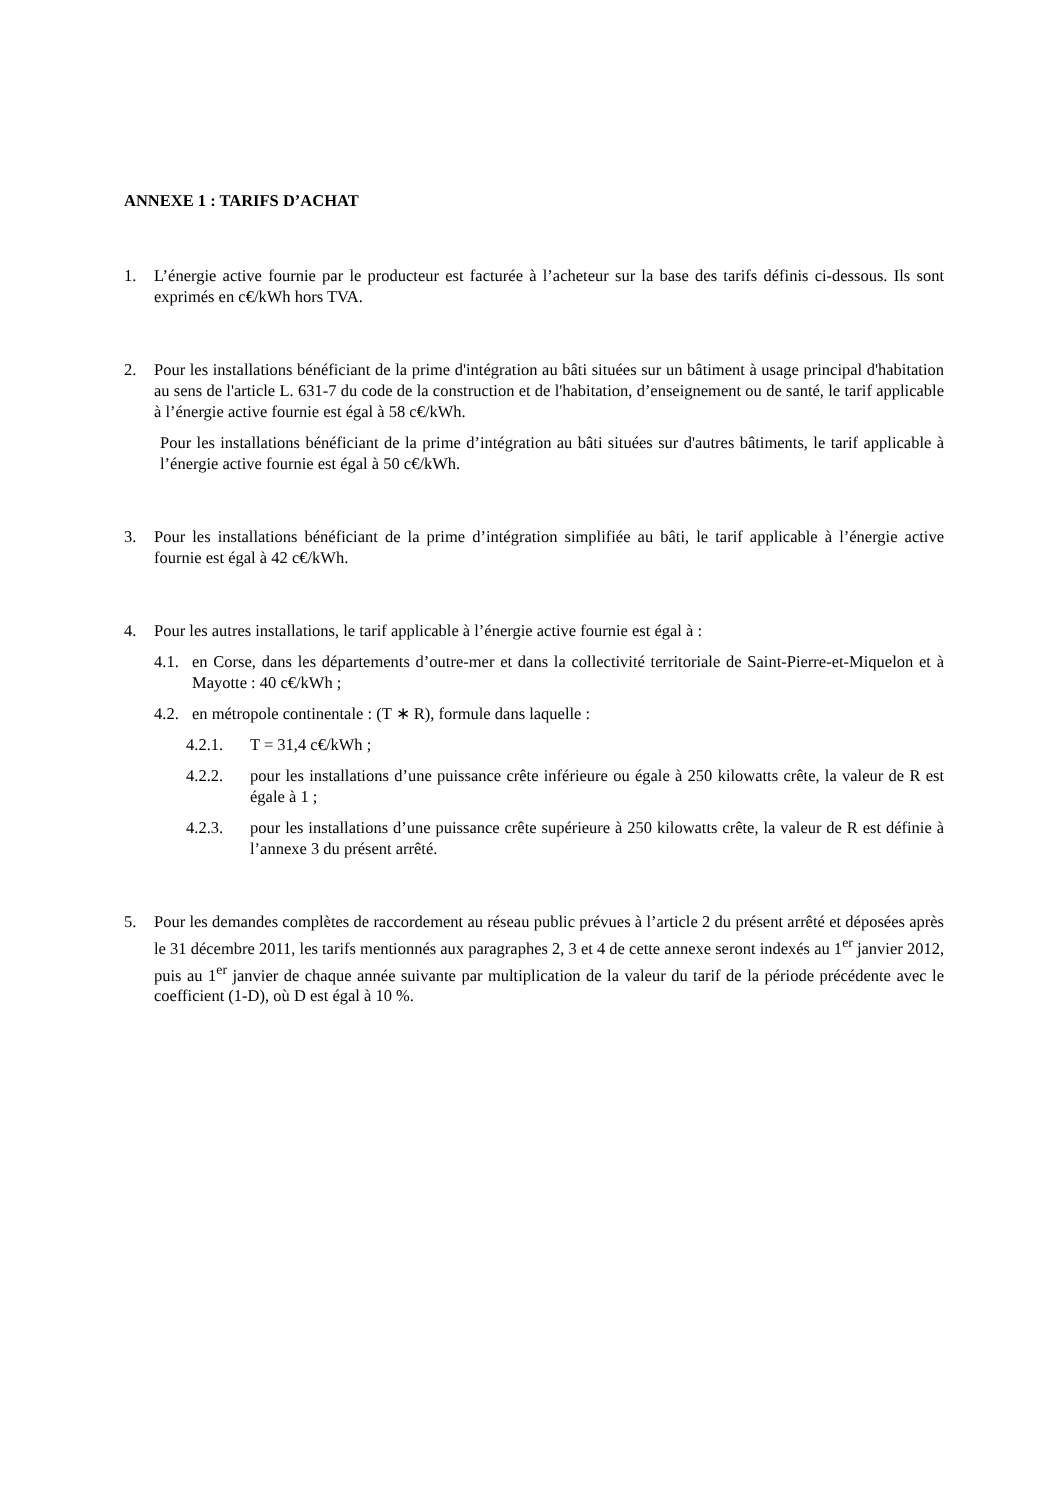ANNEXE 1 : TARIFS D’ACHAT
1. L’énergie active fournie par le producteur est facturée à l’acheteur sur la base des tarifs définis ci-dessous. Ils sont exprimés en c€/kWh hors TVA.
2. Pour les installations bénéficiant de la prime d'intégration au bâti situées sur un bâtiment à usage principal d'habitation au sens de l'article L. 631-7 du code de la construction et de l'habitation, d’enseignement ou de santé, le tarif applicable à l’énergie active fournie est égal à 58 c€/kWh.
Pour les installations bénéficiant de la prime d’intégration au bâti situées sur d'autres bâtiments, le tarif applicable à l’énergie active fournie est égal à 50 c€/kWh.
3. Pour les installations bénéficiant de la prime d’intégration simplifiée au bâti, le tarif applicable à l’énergie active fournie est égal à 42 c€/kWh.
4. Pour les autres installations, le tarif applicable à l’énergie active fournie est égal à :
4.1.
en Corse, dans les départements d’outre-mer et dans la collectivité territoriale de Saint-Pierre-et-Miquelon et à Mayotte : 40 c€/kWh ;
4.2.
en métropole continentale : (T ∗ R), formule dans laquelle :
4.2.1. T = 31,4 c€/kWh ;
4.2.2. pour les installations d’une puissance crête inférieure ou égale à 250 kilowatts crête, la valeur de R est égale à 1 ;
4.2.3. pour les installations d’une puissance crête supérieure à 250 kilowatts crête, la valeur de R est définie à l’annexe 3 du présent arrêté.
5. Pour les demandes complètes de raccordement au réseau public prévues à l’article 2 du présent arrêté et déposées après le 31 décembre 2011, les tarifs mentionnés aux paragraphes 2, 3 et 4 de cette annexe seront indexés au 1<sup>er</sup> janvier 2012, puis au 1<sup>er</sup> janvier de chaque année suivante par multiplication de la valeur du tarif de la période précédente avec le coefficient (1-D), où D est égal à 10 %.